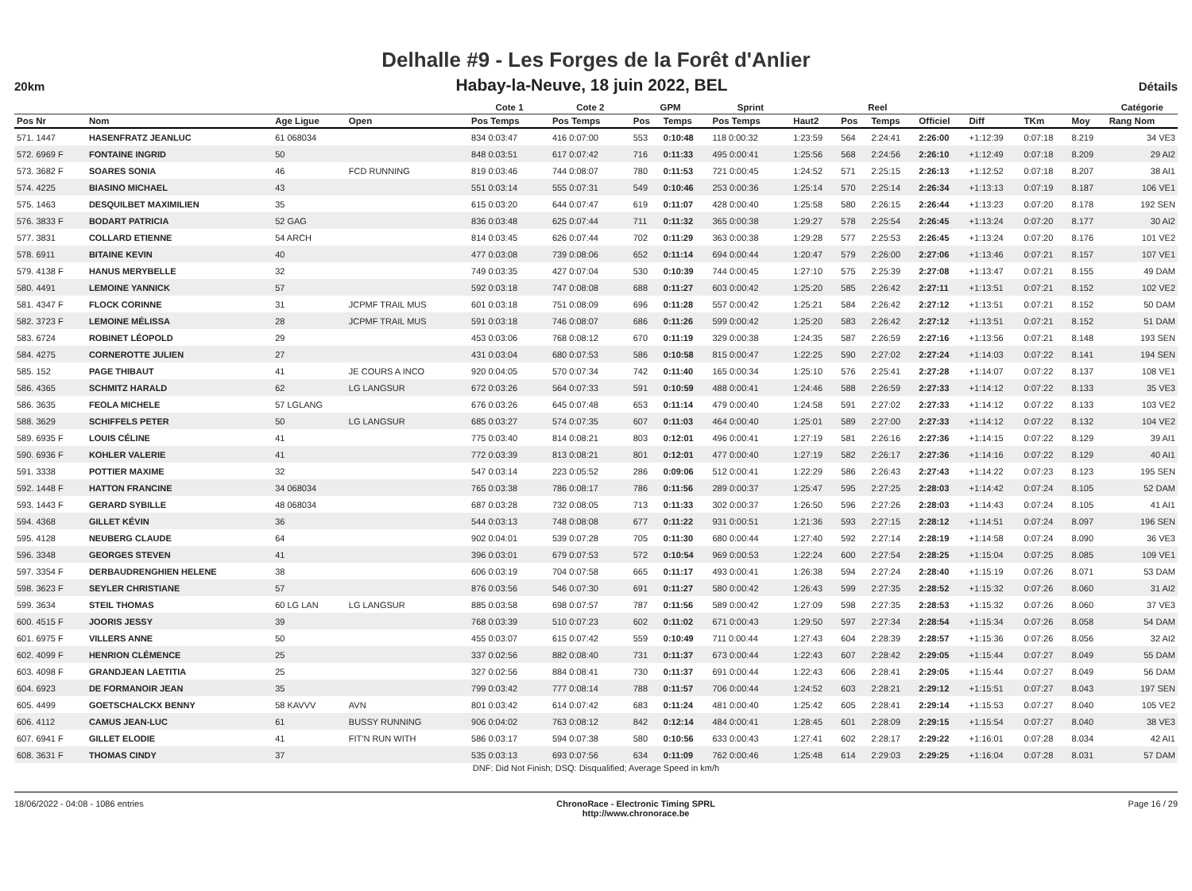Delhalle #9 - Les Forges de la Forêt d'Anlier
20km
Habay-la-Neuve, 18 juin 2022, BEL
Détails
| | | | | | Cote 1 | | Cote 2 | | GPM | | Sprint | | | Reel | | | | | | Catégorie |
| --- | --- | --- | --- | --- | --- | --- | --- | --- | --- | --- | --- | --- | --- | --- | --- | --- | --- | --- | --- | --- |
| Pos Nr | Nom | Age Ligue | Open | | Pos Temps | | Pos Temps | | Pos | Temps | Pos Temps | | Haut2 | Pos | Temps | Officiel | Diff | TKm | Moy | Rang Nom |
| 571. 1447 | HASENFRATZ JEANLUC | 61 068034 | | | 834 0:03:47 | | 416 0:07:00 | | 553 | 0:10:48 | 118 0:00:32 | | 1:23:59 | 564 | 2:24:41 | 2:26:00 | +1:12:39 | 0:07:18 | 8.219 | 34 VE3 |
| 572. 6969 F | FONTAINE INGRID | 50 | | | 848 0:03:51 | | 617 0:07:42 | | 716 | 0:11:33 | 495 0:00:41 | | 1:25:56 | 568 | 2:24:56 | 2:26:10 | +1:12:49 | 0:07:18 | 8.209 | 29 AI2 |
| 573. 3682 F | SOARES SONIA | 46 | FCD RUNNING | | 819 0:03:46 | | 744 0:08:07 | | 780 | 0:11:53 | 721 0:00:45 | | 1:24:52 | 571 | 2:25:15 | 2:26:13 | +1:12:52 | 0:07:18 | 8.207 | 38 AI1 |
| 574. 4225 | BIASINO MICHAEL | 43 | | | 551 0:03:14 | | 555 0:07:31 | | 549 | 0:10:46 | 253 0:00:36 | | 1:25:14 | 570 | 2:25:14 | 2:26:34 | +1:13:13 | 0:07:19 | 8.187 | 106 VE1 |
| 575. 1463 | DESQUILBET MAXIMILIEN | 35 | | | 615 0:03:20 | | 644 0:07:47 | | 619 | 0:11:07 | 428 0:00:40 | | 1:25:58 | 580 | 2:26:15 | 2:26:44 | +1:13:23 | 0:07:20 | 8.178 | 192 SEN |
| 576. 3833 F | BODART PATRICIA | 52 GAG | | | 836 0:03:48 | | 625 0:07:44 | | 711 | 0:11:32 | 365 0:00:38 | | 1:29:27 | 578 | 2:25:54 | 2:26:45 | +1:13:24 | 0:07:20 | 8.177 | 30 AI2 |
| 577. 3831 | COLLARD ETIENNE | 54 ARCH | | | 814 0:03:45 | | 626 0:07:44 | | 702 | 0:11:29 | 363 0:00:38 | | 1:29:28 | 577 | 2:25:53 | 2:26:45 | +1:13:24 | 0:07:20 | 8.176 | 101 VE2 |
| 578. 6911 | BITAINE KEVIN | 40 | | | 477 0:03:08 | | 739 0:08:06 | | 652 | 0:11:14 | 694 0:00:44 | | 1:20:47 | 579 | 2:26:00 | 2:27:06 | +1:13:46 | 0:07:21 | 8.157 | 107 VE1 |
| 579. 4138 F | HANUS MERYBELLE | 32 | | | 749 0:03:35 | | 427 0:07:04 | | 530 | 0:10:39 | 744 0:00:45 | | 1:27:10 | 575 | 2:25:39 | 2:27:08 | +1:13:47 | 0:07:21 | 8.155 | 49 DAM |
| 580. 4491 | LEMOINE YANNICK | 57 | | | 592 0:03:18 | | 747 0:08:08 | | 688 | 0:11:27 | 603 0:00:42 | | 1:25:20 | 585 | 2:26:42 | 2:27:11 | +1:13:51 | 0:07:21 | 8.152 | 102 VE2 |
| 581. 4347 F | FLOCK CORINNE | 31 | JCPMF TRAIL MUS | | 601 0:03:18 | | 751 0:08:09 | | 696 | 0:11:28 | 557 0:00:42 | | 1:25:21 | 584 | 2:26:42 | 2:27:12 | +1:13:51 | 0:07:21 | 8.152 | 50 DAM |
| 582. 3723 F | LEMOINE MÉLISSA | 28 | JCPMF TRAIL MUS | | 591 0:03:18 | | 746 0:08:07 | | 686 | 0:11:26 | 599 0:00:42 | | 1:25:20 | 583 | 2:26:42 | 2:27:12 | +1:13:51 | 0:07:21 | 8.152 | 51 DAM |
| 583. 6724 | ROBINET LÉOPOLD | 29 | | | 453 0:03:06 | | 768 0:08:12 | | 670 | 0:11:19 | 329 0:00:38 | | 1:24:35 | 587 | 2:26:59 | 2:27:16 | +1:13:56 | 0:07:21 | 8.148 | 193 SEN |
| 584. 4275 | CORNEROTTE JULIEN | 27 | | | 431 0:03:04 | | 680 0:07:53 | | 586 | 0:10:58 | 815 0:00:47 | | 1:22:25 | 590 | 2:27:02 | 2:27:24 | +1:14:03 | 0:07:22 | 8.141 | 194 SEN |
| 585. 152 | PAGE THIBAUT | 41 | JE COURS A INCO | | 920 0:04:05 | | 570 0:07:34 | | 742 | 0:11:40 | 165 0:00:34 | | 1:25:10 | 576 | 2:25:41 | 2:27:28 | +1:14:07 | 0:07:22 | 8.137 | 108 VE1 |
| 586. 4365 | SCHMITZ HARALD | 62 | LG LANGSUR | | 672 0:03:26 | | 564 0:07:33 | | 591 | 0:10:59 | 488 0:00:41 | | 1:24:46 | 588 | 2:26:59 | 2:27:33 | +1:14:12 | 0:07:22 | 8.133 | 35 VE3 |
| 586. 3635 | FEOLA MICHELE | 57 LGLANG | | | 676 0:03:26 | | 645 0:07:48 | | 653 | 0:11:14 | 479 0:00:40 | | 1:24:58 | 591 | 2:27:02 | 2:27:33 | +1:14:12 | 0:07:22 | 8.133 | 103 VE2 |
| 588. 3629 | SCHIFFELS PETER | 50 | LG LANGSUR | | 685 0:03:27 | | 574 0:07:35 | | 607 | 0:11:03 | 464 0:00:40 | | 1:25:01 | 589 | 2:27:00 | 2:27:33 | +1:14:12 | 0:07:22 | 8.132 | 104 VE2 |
| 589. 6935 F | LOUIS CÉLINE | 41 | | | 775 0:03:40 | | 814 0:08:21 | | 803 | 0:12:01 | 496 0:00:41 | | 1:27:19 | 581 | 2:26:16 | 2:27:36 | +1:14:15 | 0:07:22 | 8.129 | 39 AI1 |
| 590. 6936 F | KOHLER VALERIE | 41 | | | 772 0:03:39 | | 813 0:08:21 | | 801 | 0:12:01 | 477 0:00:40 | | 1:27:19 | 582 | 2:26:17 | 2:27:36 | +1:14:16 | 0:07:22 | 8.129 | 40 AI1 |
| 591. 3338 | POTTIER MAXIME | 32 | | | 547 0:03:14 | | 223 0:05:52 | | 286 | 0:09:06 | 512 0:00:41 | | 1:22:29 | 586 | 2:26:43 | 2:27:43 | +1:14:22 | 0:07:23 | 8.123 | 195 SEN |
| 592. 1448 F | HATTON FRANCINE | 34 068034 | | | 765 0:03:38 | | 786 0:08:17 | | 786 | 0:11:56 | 289 0:00:37 | | 1:25:47 | 595 | 2:27:25 | 2:28:03 | +1:14:42 | 0:07:24 | 8.105 | 52 DAM |
| 593. 1443 F | GERARD SYBILLE | 48 068034 | | | 687 0:03:28 | | 732 0:08:05 | | 713 | 0:11:33 | 302 0:00:37 | | 1:26:50 | 596 | 2:27:26 | 2:28:03 | +1:14:43 | 0:07:24 | 8.105 | 41 AI1 |
| 594. 4368 | GILLET KÉVIN | 36 | | | 544 0:03:13 | | 748 0:08:08 | | 677 | 0:11:22 | 931 0:00:51 | | 1:21:36 | 593 | 2:27:15 | 2:28:12 | +1:14:51 | 0:07:24 | 8.097 | 196 SEN |
| 595. 4128 | NEUBERG CLAUDE | 64 | | | 902 0:04:01 | | 539 0:07:28 | | 705 | 0:11:30 | 680 0:00:44 | | 1:27:40 | 592 | 2:27:14 | 2:28:19 | +1:14:58 | 0:07:24 | 8.090 | 36 VE3 |
| 596. 3348 | GEORGES STEVEN | 41 | | | 396 0:03:01 | | 679 0:07:53 | | 572 | 0:10:54 | 969 0:00:53 | | 1:22:24 | 600 | 2:27:54 | 2:28:25 | +1:15:04 | 0:07:25 | 8.085 | 109 VE1 |
| 597. 3354 F | DERBAUDRENGHIEN HELENE | 38 | | | 606 0:03:19 | | 704 0:07:58 | | 665 | 0:11:17 | 493 0:00:41 | | 1:26:38 | 594 | 2:27:24 | 2:28:40 | +1:15:19 | 0:07:26 | 8.071 | 53 DAM |
| 598. 3623 F | SEYLER CHRISTIANE | 57 | | | 876 0:03:56 | | 546 0:07:30 | | 691 | 0:11:27 | 580 0:00:42 | | 1:26:43 | 599 | 2:27:35 | 2:28:52 | +1:15:32 | 0:07:26 | 8.060 | 31 AI2 |
| 599. 3634 | STEIL THOMAS | 60 LG LAN | LG LANGSUR | | 885 0:03:58 | | 698 0:07:57 | | 787 | 0:11:56 | 589 0:00:42 | | 1:27:09 | 598 | 2:27:35 | 2:28:53 | +1:15:32 | 0:07:26 | 8.060 | 37 VE3 |
| 600. 4515 F | JOORIS JESSY | 39 | | | 768 0:03:39 | | 510 0:07:23 | | 602 | 0:11:02 | 671 0:00:43 | | 1:29:50 | 597 | 2:27:34 | 2:28:54 | +1:15:34 | 0:07:26 | 8.058 | 54 DAM |
| 601. 6975 F | VILLERS ANNE | 50 | | | 455 0:03:07 | | 615 0:07:42 | | 559 | 0:10:49 | 711 0:00:44 | | 1:27:43 | 604 | 2:28:39 | 2:28:57 | +1:15:36 | 0:07:26 | 8.056 | 32 AI2 |
| 602. 4099 F | HENRION CLÉMENCE | 25 | | | 337 0:02:56 | | 882 0:08:40 | | 731 | 0:11:37 | 673 0:00:44 | | 1:22:43 | 607 | 2:28:42 | 2:29:05 | +1:15:44 | 0:07:27 | 8.049 | 55 DAM |
| 603. 4098 F | GRANDJEAN LAETITIA | 25 | | | 327 0:02:56 | | 884 0:08:41 | | 730 | 0:11:37 | 691 0:00:44 | | 1:22:43 | 606 | 2:28:41 | 2:29:05 | +1:15:44 | 0:07:27 | 8.049 | 56 DAM |
| 604. 6923 | DE FORMANOIR JEAN | 35 | | | 799 0:03:42 | | 777 0:08:14 | | 788 | 0:11:57 | 706 0:00:44 | | 1:24:52 | 603 | 2:28:21 | 2:29:12 | +1:15:51 | 0:07:27 | 8.043 | 197 SEN |
| 605. 4499 | GOETSCHALCKX BENNY | 58 KAVVV | AVN | | 801 0:03:42 | | 614 0:07:42 | | 683 | 0:11:24 | 481 0:00:40 | | 1:25:42 | 605 | 2:28:41 | 2:29:14 | +1:15:53 | 0:07:27 | 8.040 | 105 VE2 |
| 606. 4112 | CAMUS JEAN-LUC | 61 | BUSSY RUNNING | | 906 0:04:02 | | 763 0:08:12 | | 842 | 0:12:14 | 484 0:00:41 | | 1:28:45 | 601 | 2:28:09 | 2:29:15 | +1:15:54 | 0:07:27 | 8.040 | 38 VE3 |
| 607. 6941 F | GILLET ELODIE | 41 | FIT'N RUN WITH | | 586 0:03:17 | | 594 0:07:38 | | 580 | 0:10:56 | 633 0:00:43 | | 1:27:41 | 602 | 2:28:17 | 2:29:22 | +1:16:01 | 0:07:28 | 8.034 | 42 AI1 |
| 608. 3631 F | THOMAS CINDY | 37 | | | 535 0:03:13 | | 693 0:07:56 | | 634 | 0:11:09 | 762 0:00:46 | | 1:25:48 | 614 | 2:29:03 | 2:29:25 | +1:16:04 | 0:07:28 | 8.031 | 57 DAM |
DNF: Did Not Finish; DSQ: Disqualified; Average Speed in km/h
18/06/2022 - 04:08 - 1086 entries
ChronoRace - Electronic Timing SPRL
http://www.chronorace.be
Page 16 / 29